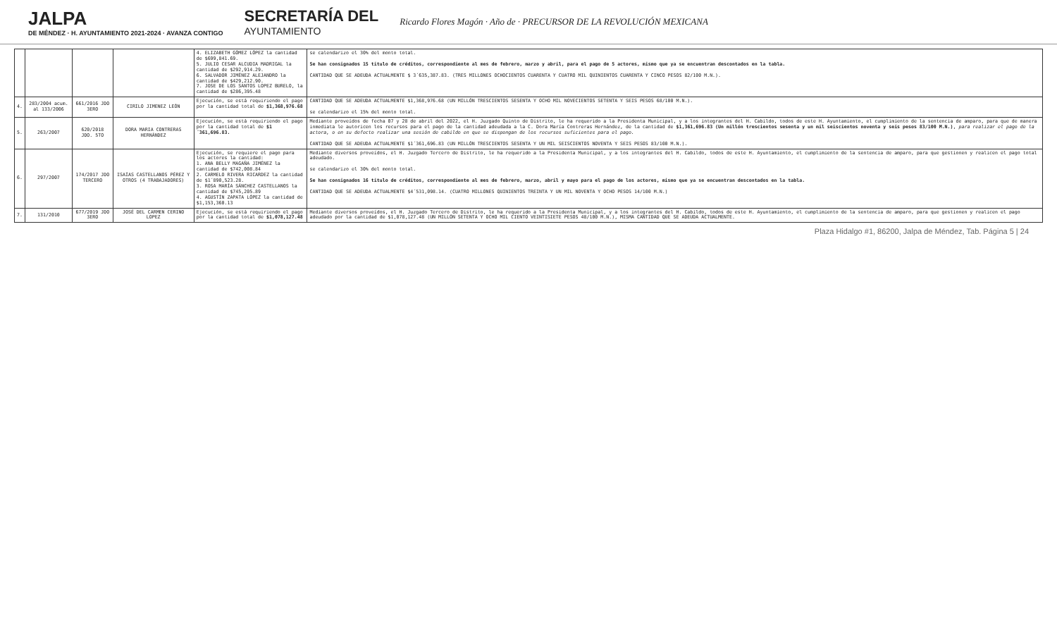JALPA
DE MÉNDEZ · H. AYUNTAMIENTO 2021-2024 · AVANZA CONTIGO
SECRETARÍA DEL
AYUNTAMIENTO
Ricardo Flores Magón · Año de · PRECURSOR DE LA REVOLUCIÓN MEXICANA
| | | | | 4. ELIZABETH GÓMEZ LÓPEZ la cantidad de $699,841.69. 5. JULIO CESAR ALCUDIA MADRIGAL la cantidad de $292,914.29. 6. SALVADOR JIMÉNEZ ALEJANDRO la cantidad de $429,212.90. 7. JOSE DE LOS SANTOS LOPEZ BURELO, la cantidad de $286,395.48 | se calendarizo el 30% del monto total. Se han consignados 15 titulo de créditos, correspondiente al mes de febrero, marzo y abril, para el pago de 5 actores, mismo que ya se encuentran descontados en la tabla. CANTIDAD QUE SE ADEUDA ACTUALMENTE $ 3´635,387.83. (TRES MILLONES OCHOCIENTOS CUARENTA Y CUATRO MIL QUINIENTOS CUARENTA Y CINCO PESOS 82/100 M.N.). |
| 4. | 283/2004 acum. al 133/2006 | 661/2016 JDO 3ERO | CIRILO JIMENEZ LEÓN | Ejecución, se está requiriendo el pago por la cantidad total de $1,368,976.68 | CANTIDAD QUE SE ADEUDA ACTUALMENTE $1,368,976.68 (UN MILLÓN TRESCIENTOS SESENTA Y OCHO MIL NOVECIENTOS SETENTA Y SEIS PESOS 68/100 M.N.). se calendarizo el 15% del monto total. |
| 5. | 263/2007 | 620/2018 JDO. 5TO | DORA MARIA CONTRERAS HERNÁNDEZ | Ejecución, se está requiriendo el pago por la cantidad total de $1´361,696.83. | Mediante proveídos de fecha 07 y 28 de abril del 2022, el H. Juzgado Quinto de Distrito, le ha requerido a la Presidenta Municipal, y a los integrantes del H. Cabildo, todos de este H. Ayuntamiento, el cumplimiento de la sentencia de amparo, para que de manera inmediata le autoricen los recursos para el pago de la cantidad adeudada a la C. Dora María Contreras Hernández, de la cantidad de $1,361,696.83 (Un millón trescientos sesenta y un mil seiscientos noventa y seis pesos 83/100 M.N.) , para realizar el pago de la actora, o en su defecto realizar una sesión de cabildo en que se dispongan de los recursos suficientes para el pago. CANTIDAD QUE SE ADEUDA ACTUALMENTE $1´361,696.83 (UN MILLÓN TRESCIENTOS SESENTA Y UN MIL SEISCIENTOS NOVENTA Y SEIS PESOS 83/100 M.N.). |
| 6. | 297/2007 | 174/2017 JDO TERCERO | ISAÍAS CASTELLANOS PÉREZ Y OTROS (4 TRABAJADORES) | Ejecución, se requiere el pago para los actores la cantidad: 1. ANA BELLY MAGAÑA JIMÉNEZ la cantidad de $742,008.84 2. CARMELO RIVERA RICARDEZ la cantidad de $1´890,523.28. 3. ROSA MARÍA SÁNCHEZ CASTELLANOS la cantidad de $745,205.89 4. AGUSTÍN ZAPATA LÓPEZ la cantidad de $1,153,360.13 | Mediante diversos proveídos, el H. Juzgado Tercero de Distrito, le ha requerido a la Presidenta Municipal, y a los integrantes del H. Cabildo, todos de este H. Ayuntamiento, el cumplimiento de la sentencia de amparo, para que gestionen y realicen el pago total adeudado. se calendarizo el 30% del monto total. Se han consignados 16 titulo de créditos, correspondiente al mes de febrero, marzo, abril y mayo para el pago de los actores, mismo que ya se encuentran descontados en la tabla. CANTIDAD QUE SE ADEUDA ACTUALMENTE $4´531,098.14. (CUATRO MILLONES QUINIENTOS TREINTA Y UN MIL NOVENTA Y OCHO PESOS 14/100 M.N.) |
| 7. | 131/2010 | 677/2019 JDO 3ERO | JOSÉ DEL CARMEN CERINO LOPEZ | Ejecución, se está requiriendo el pago por la cantidad total de $1,078,127.48 | Mediante diversos proveídos, el H. Juzgado Tercero de Distrito, le ha requerido a la Presidenta Municipal, y a los integrantes del H. Cabildo, todos de este H. Ayuntamiento, el cumplimiento de la sentencia de amparo, para que gestionen y realicen el pago adeudado por la cantidad de $1,078,127.48 (UN MILLÓN SETENTA Y OCHO MIL CIENTO VEINTISIETE PESOS 48/100 M.N.), MISMA CANTIDAD QUE SE ADEUDA ACTUALMENTE. |
Plaza Hidalgo #1, 86200, Jalpa de Méndez, Tab. Página 5 | 24